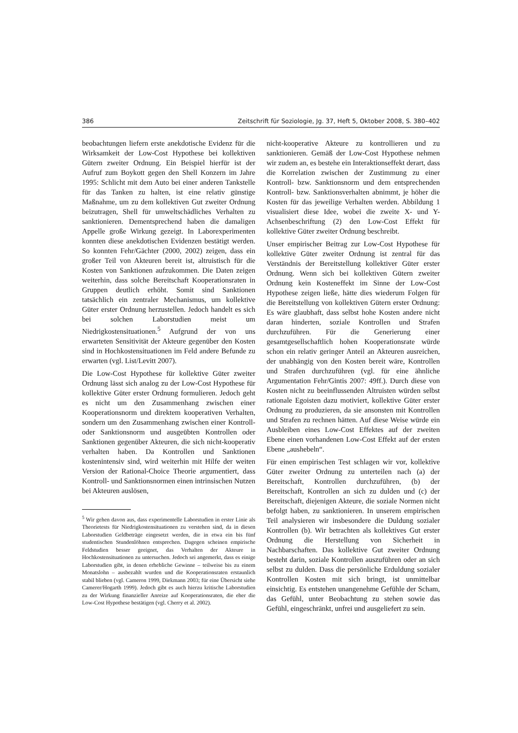386 Zeitschrift für Soziologie, Jg. 37, Heft 5, Oktober 2008, S. 380–402
beobachtungen liefern erste anekdotische Evidenz für die Wirksamkeit der Low-Cost Hypothese bei kollektiven Gütern zweiter Ordnung. Ein Beispiel hierfür ist der Aufruf zum Boykott gegen den Shell Konzern im Jahre 1995: Schlicht mit dem Auto bei einer anderen Tankstelle für das Tanken zu halten, ist eine relativ günstige Maßnahme, um zu dem kollektiven Gut zweiter Ordnung beizutragen, Shell für umweltschädliches Verhalten zu sanktionieren. Dementsprechend haben die damaligen Appelle große Wirkung gezeigt. In Laborexperimenten konnten diese anekdotischen Evidenzen bestätigt werden. So konnten Fehr/Gächter (2000, 2002) zeigen, dass ein großer Teil von Akteuren bereit ist, altruistisch für die Kosten von Sanktionen aufzukommen. Die Daten zeigen weiterhin, dass solche Bereitschaft Kooperationsraten in Gruppen deutlich erhöht. Somit sind Sanktionen tatsächlich ein zentraler Mechanismus, um kollektive Güter erster Ordnung herzustellen. Jedoch handelt es sich bei solchen Laborstudien meist um Niedrigkostensituationen.<sup>5</sup> Aufgrund der von uns erwarteten Sensitivität der Akteure gegenüber den Kosten sind in Hochkostensituationen im Feld andere Befunde zu erwarten (vgl. List/Levitt 2007).
Die Low-Cost Hypothese für kollektive Güter zweiter Ordnung lässt sich analog zu der Low-Cost Hypothese für kollektive Güter erster Ordnung formulieren. Jedoch geht es nicht um den Zusammenhang zwischen einer Kooperationsnorm und direktem kooperativen Verhalten, sondern um den Zusammenhang zwischen einer Kontroll- oder Sanktionsnorm und ausgeübten Kontrollen oder Sanktionen gegenüber Akteuren, die sich nicht-kooperativ verhalten haben. Da Kontrollen und Sanktionen kostenintensiv sind, wird weiterhin mit Hilfe der weiten Version der Rational-Choice Theorie argumentiert, dass Kontroll- und Sanktionsnormen einen intrinsischen Nutzen bei Akteuren auslösen,
<sup>5</sup> Wir gehen davon aus, dass experimentelle Laborstudien in erster Linie als Theorietests für Niedrigkostensituationen zu verstehen sind, da in diesen Laborstudien Geldbeträge eingesetzt werden, die in etwa ein bis fünf studentischen Stundenlöhnen entsprechen. Dagegen scheinen empirische Feldstudien besser geeignet, das Verhalten der Akteure in Hochkostensituationen zu untersuchen. Jedoch sei angemerkt, dass es einige Laborstudien gibt, in denen erhebliche Gewinne – teilweise bis zu einem Monatslohn – ausbezahlt wurden und die Kooperationsraten erstaunlich stabil blieben (vgl. Cameron 1999, Diekmann 2003; für eine Übersicht siehe Camerer/Hogarth 1999). Jedoch gibt es auch hierzu kritische Laborstudien zu der Wirkung finanzieller Anreize auf Kooperationsraten, die eher die Low-Cost Hypothese bestätigen (vgl. Cherry et al. 2002).
nicht-kooperative Akteure zu kontrollieren und zu sanktionieren. Gemäß der Low-Cost Hypothese nehmen wir zudem an, es bestehe ein Interaktionseffekt derart, dass die Korrelation zwischen der Zustimmung zu einer Kontroll- bzw. Sanktionsnorm und dem entsprechenden Kontroll- bzw. Sanktionsverhalten abnimmt, je höher die Kosten für das jeweilige Verhalten werden. Abbildung 1 visualisiert diese Idee, wobei die zweite X- und Y-Achsenbeschriftung (2) den Low-Cost Effekt für kollektive Güter zweiter Ordnung beschreibt.
Unser empirischer Beitrag zur Low-Cost Hypothese für kollektive Güter zweiter Ordnung ist zentral für das Verständnis der Bereitstellung kollektiver Güter erster Ordnung. Wenn sich bei kollektiven Gütern zweiter Ordnung kein Kosteneffekt im Sinne der Low-Cost Hypothese zeigen ließe, hätte dies wiederum Folgen für die Bereitstellung von kollektiven Gütern erster Ordnung: Es wäre glaubhaft, dass selbst hohe Kosten andere nicht daran hinderten, soziale Kontrollen und Strafen durchzuführen. Für die Generierung einer gesamtgesellschaftlich hohen Kooperationsrate würde schon ein relativ geringer Anteil an Akteuren ausreichen, der unabhängig von den Kosten bereit wäre, Kontrollen und Strafen durchzuführen (vgl. für eine ähnliche Argumentation Fehr/Gintis 2007: 49ff.). Durch diese von Kosten nicht zu beeinflussenden Altruisten würden selbst rationale Egoisten dazu motiviert, kollektive Güter erster Ordnung zu produzieren, da sie ansonsten mit Kontrollen und Strafen zu rechnen hätten. Auf diese Weise würde ein Ausbleiben eines Low-Cost Effektes auf der zweiten Ebene einen vorhandenen Low-Cost Effekt auf der ersten Ebene „aushebeln“.
Für einen empirischen Test schlagen wir vor, kollektive Güter zweiter Ordnung zu unterteilen nach (a) der Bereitschaft, Kontrollen durchzuführen, (b) der Bereitschaft, Kontrollen an sich zu dulden und (c) der Bereitschaft, diejenigen Akteure, die soziale Normen nicht befolgt haben, zu sanktionieren. In unserem empirischen Teil analysieren wir insbesondere die Duldung sozialer Kontrollen (b). Wir betrachten als kollektives Gut erster Ordnung die Herstellung von Sicherheit in Nachbarschaften. Das kollektive Gut zweiter Ordnung besteht darin, soziale Kontrollen auszuführen oder an sich selbst zu dulden. Dass die persönliche Erduldung sozialer Kontrollen Kosten mit sich bringt, ist unmittelbar einsichtig. Es entstehen unangenehme Gefühle der Scham, das Gefühl, unter Beobachtung zu stehen sowie das Gefühl, eingeschränkt, unfrei und ausgeliefert zu sein.